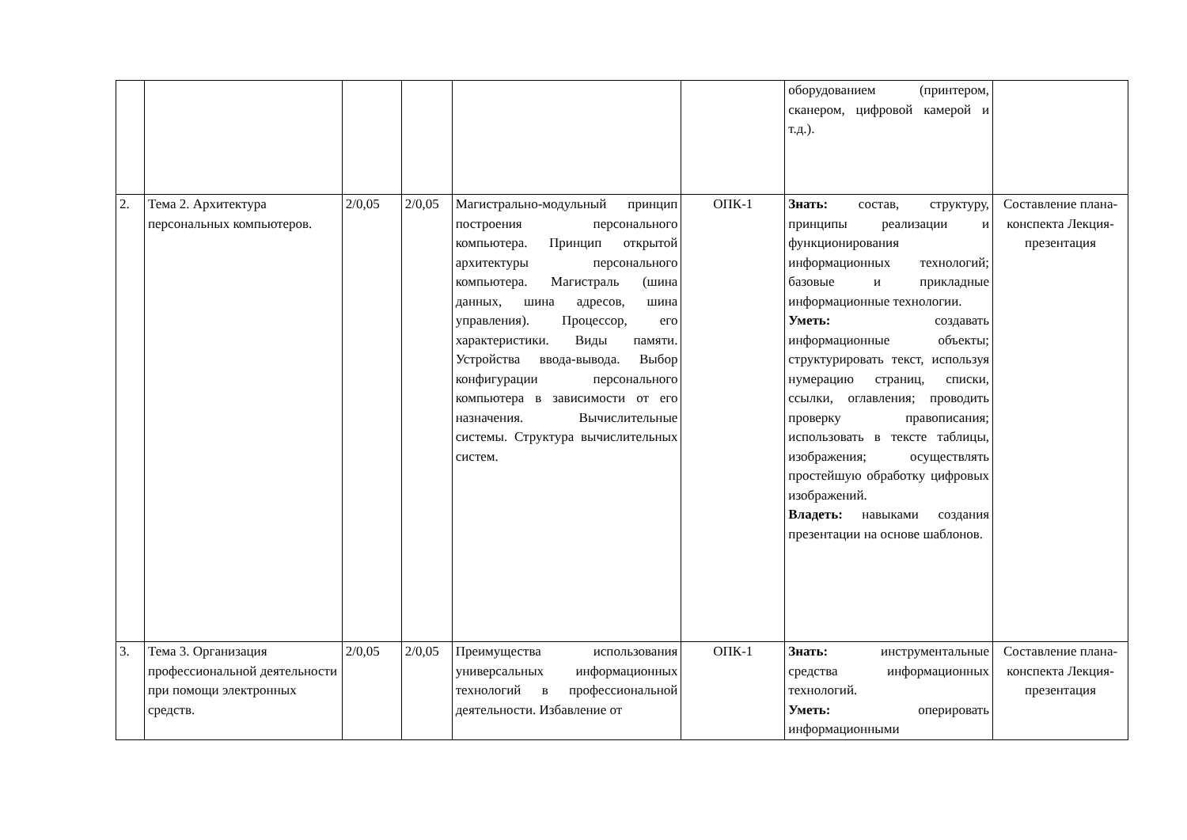| | | | | | | оборудованием (принтером, сканером, цифровой камерой и т.д.). | |
| 2. | Тема 2. Архитектура персональных компьютеров. | 2/0,05 | 2/0,05 | Магистрально-модульный принцип построения персонального компьютера. Принцип открытой архитектуры персонального компьютера. Магистраль (шина данных, шина адресов, шина управления). Процессор, его характеристики. Виды памяти. Устройства ввода-вывода. Выбор конфигурации персонального компьютера в зависимости от его назначения. Вычислительные системы. Структура вычислительных систем. | ОПК-1 | Знать: состав, структуру, принципы реализации и функционирования информационных технологий; базовые и прикладные информационные технологии. Уметь: создавать информационные объекты; структурировать текст, используя нумерацию страниц, списки, ссылки, оглавления; проводить проверку правописания; использовать в тексте таблицы, изображения; осуществлять простейшую обработку цифровых изображений. Владеть: навыками создания презентации на основе шаблонов. | Составление плана-конспекта Лекция-презентация |
| 3. | Тема 3. Организация профессиональной деятельности при помощи электронных средств. | 2/0,05 | 2/0,05 | Преимущества использования универсальных информационных технологий в профессиональной деятельности. Избавление от | ОПК-1 | Знать: инструментальные средства информационных технологий. Уметь: оперировать информационными | Составление плана-конспекта Лекция-презентация |